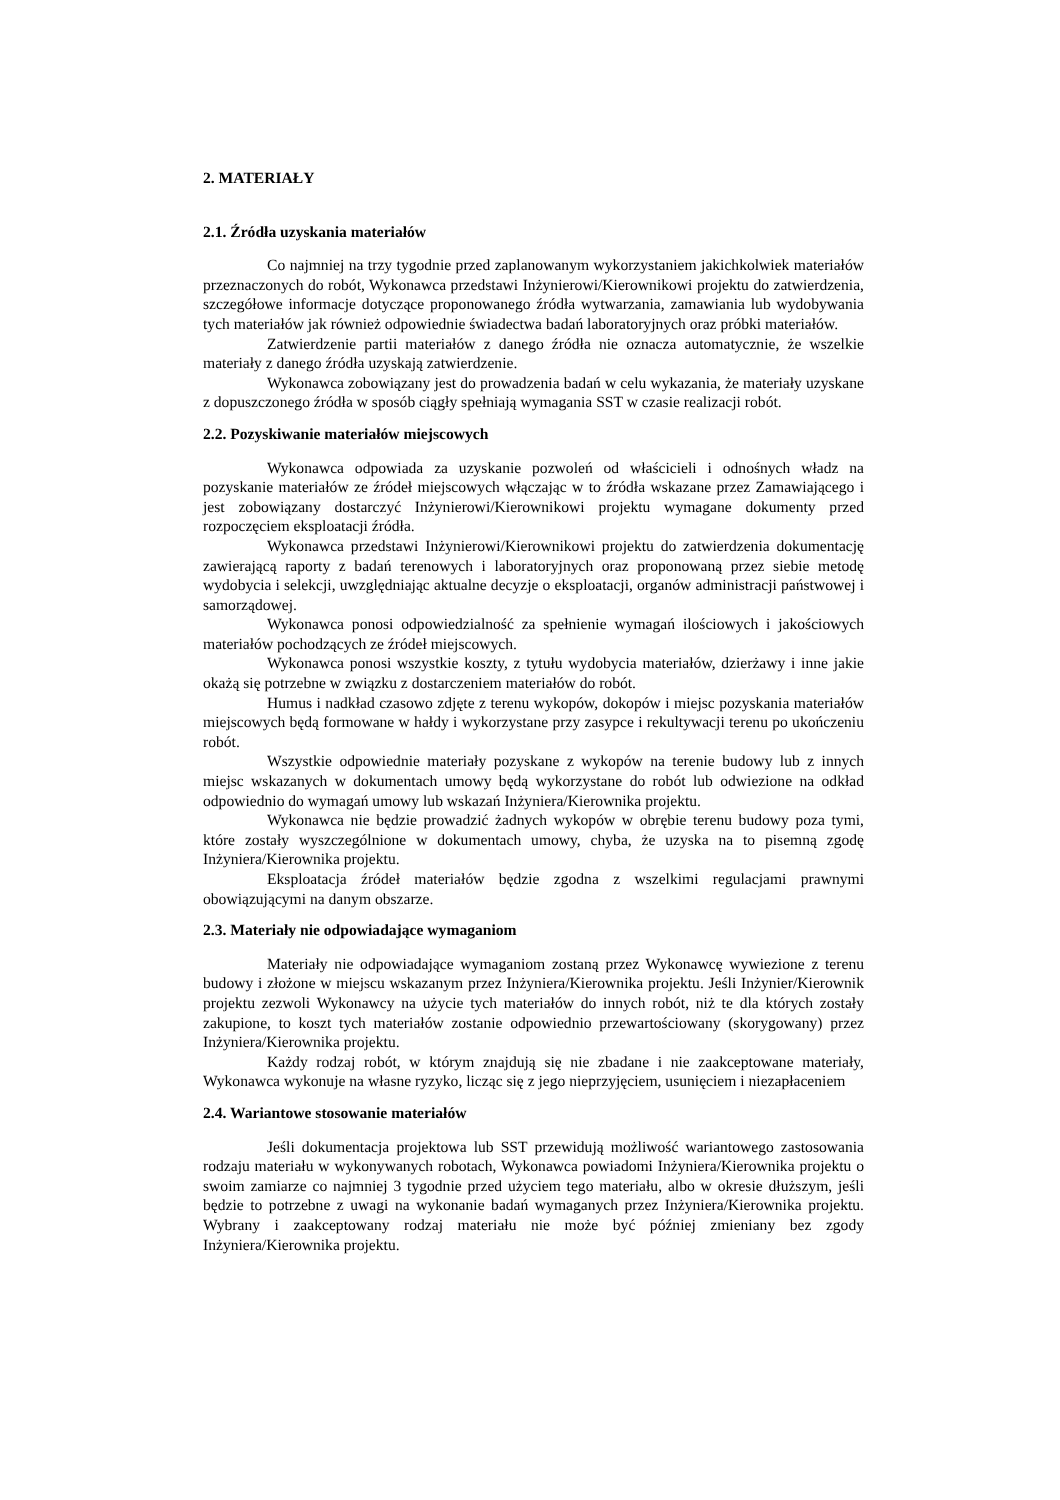2. MATERIAŁY
2.1. Źródła uzyskania materiałów
Co najmniej na trzy tygodnie przed zaplanowanym wykorzystaniem jakichkolwiek materiałów przeznaczonych do robót, Wykonawca przedstawi Inżynierowi/Kierownikowi projektu do zatwierdzenia, szczegółowe informacje dotyczące proponowanego źródła wytwarzania, zamawiania lub wydobywania tych materiałów jak również odpowiednie świadectwa badań laboratoryjnych oraz próbki materiałów.
Zatwierdzenie partii materiałów z danego źródła nie oznacza automatycznie, że wszelkie materiały z danego źródła uzyskają zatwierdzenie.
Wykonawca zobowiązany jest do prowadzenia badań w celu wykazania, że materiały uzyskane z dopuszczonego źródła w sposób ciągły spełniają wymagania SST w czasie realizacji robót.
2.2. Pozyskiwanie materiałów miejscowych
Wykonawca odpowiada za uzyskanie pozwoleń od właścicieli i odnośnych władz na pozyskanie materiałów ze źródeł miejscowych włączając w to źródła wskazane przez Zamawiającego i jest zobowiązany dostarczyć Inżynierowi/Kierownikowi projektu wymagane dokumenty przed rozpoczęciem eksploatacji źródła.
Wykonawca przedstawi Inżynierowi/Kierownikowi projektu do zatwierdzenia dokumentację zawierającą raporty z badań terenowych i laboratoryjnych oraz proponowaną przez siebie metodę wydobycia i selekcji, uwzględniając aktualne decyzje o eksploatacji, organów administracji państwowej i samorządowej.
Wykonawca ponosi odpowiedzialność za spełnienie wymagań ilościowych i jakościowych materiałów pochodzących ze źródeł miejscowych.
Wykonawca ponosi wszystkie koszty, z tytułu wydobycia materiałów, dzierżawy i inne jakie okażą się potrzebne w związku z dostarczeniem materiałów do robót.
Humus i nadkład czasowo zdjęte z terenu wykopów, dokopów i miejsc pozyskania materiałów miejscowych będą formowane w hałdy i wykorzystane przy zasypce i rekultywacji terenu po ukończeniu robót.
Wszystkie odpowiednie materiały pozyskane z wykopów na terenie budowy lub z innych miejsc wskazanych w dokumentach umowy będą wykorzystane do robót lub odwiezione na odkład odpowiednio do wymagań umowy lub wskazań Inżyniera/Kierownika projektu.
Wykonawca nie będzie prowadzić żadnych wykopów w obrębie terenu budowy poza tymi, które zostały wyszczególnione w dokumentach umowy, chyba, że uzyska na to pisemną zgodę Inżyniera/Kierownika projektu.
Eksploatacja źródeł materiałów będzie zgodna z wszelkimi regulacjami prawnymi obowiązującymi na danym obszarze.
2.3. Materiały nie odpowiadające wymaganiom
Materiały nie odpowiadające wymaganiom zostaną przez Wykonawcę wywiezione z terenu budowy i złożone w miejscu wskazanym przez Inżyniera/Kierownika projektu. Jeśli Inżynier/Kierownik projektu zezwoli Wykonawcy na użycie tych materiałów do innych robót, niż te dla których zostały zakupione, to koszt tych materiałów zostanie odpowiednio przewartościowany (skorygowany) przez Inżyniera/Kierownika projektu.
Każdy rodzaj robót, w którym znajdują się nie zbadane i nie zaakceptowane materiały, Wykonawca wykonuje na własne ryzyko, licząc się z jego nieprzyjęciem, usunięciem i niezapłaceniem
2.4. Wariantowe stosowanie materiałów
Jeśli dokumentacja projektowa lub SST przewidują możliwość wariantowego zastosowania rodzaju materiału w wykonywanych robotach, Wykonawca powiadomi Inżyniera/Kierownika projektu o swoim zamiarze co najmniej 3 tygodnie przed użyciem tego materiału, albo w okresie dłuższym, jeśli będzie to potrzebne z uwagi na wykonanie badań wymaganych przez Inżyniera/Kierownika projektu. Wybrany i zaakceptowany rodzaj materiału nie może być później zmieniany bez zgody Inżyniera/Kierownika projektu.